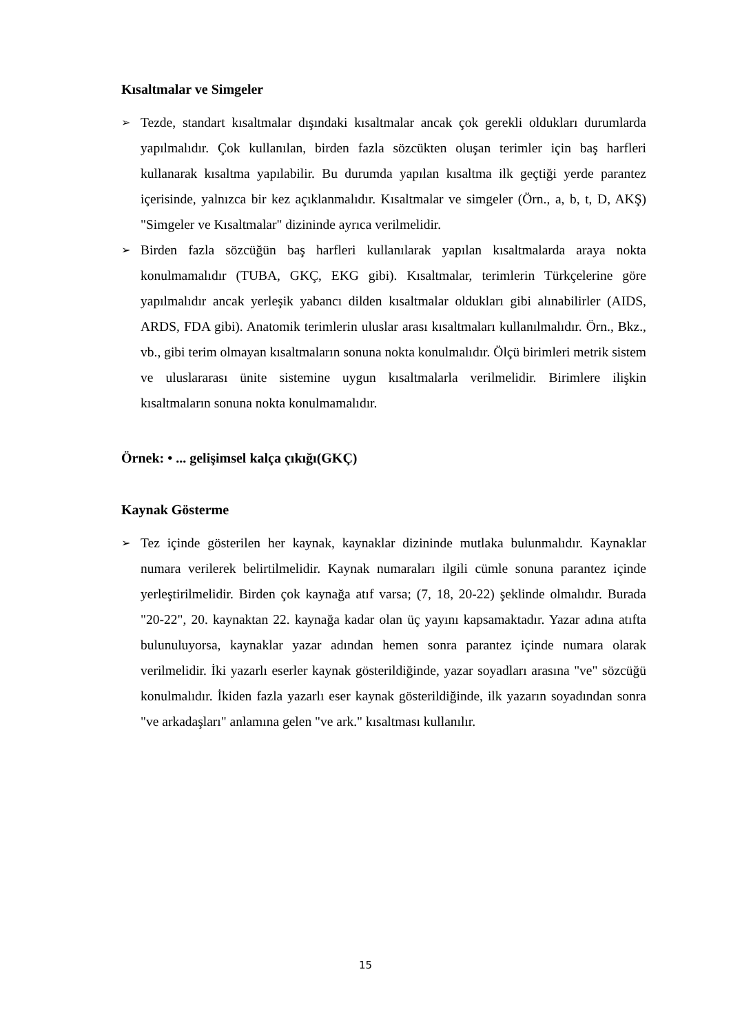Kısaltmalar ve Simgeler
➢
Tezde, standart kısaltmalar dışındaki kısaltmalar ancak çok gerekli oldukları durumlarda yapılmalıdır. Çok kullanılan, birden fazla sözcükten oluşan terimler için baş harfleri kullanarak kısaltma yapılabilir. Bu durumda yapılan kısaltma ilk geçtiği yerde parantez içerisinde, yalnızca bir kez açıklanmalıdır. Kısaltmalar ve simgeler (Örn., a, b, t, D, AKŞ) "Simgeler ve Kısaltmalar" dizininde ayrıca verilmelidir.
➢
Birden fazla sözcüğün baş harfleri kullanılarak yapılan kısaltmalarda araya nokta konulmamalıdır (TUBA, GKÇ, EKG gibi). Kısaltmalar, terimlerin Türkçelerine göre yapılmalıdır ancak yerleşik yabancı dilden kısaltmalar oldukları gibi alınabilirler (AIDS, ARDS, FDA gibi). Anatomik terimlerin uluslar arası kısaltmaları kullanılmalıdır. Örn., Bkz., vb., gibi terim olmayan kısaltmaların sonuna nokta konulmalıdır. Ölçü birimleri metrik sistem ve uluslararası ünite sistemine uygun kısaltmalarla verilmelidir. Birimlere ilişkin kısaltmaların sonuna nokta konulmamalıdır.
Örnek: • ... gelişimsel kalça çıkığı(GKÇ)
Kaynak Gösterme
➢
Tez içinde gösterilen her kaynak, kaynaklar dizininde mutlaka bulunmalıdır. Kaynaklar numara verilerek belirtilmelidir. Kaynak numaraları ilgili cümle sonuna parantez içinde yerleştirilmelidir. Birden çok kaynağa atıf varsa; (7, 18, 20-22) şeklinde olmalıdır. Burada "20-22", 20. kaynaktan 22. kaynağa kadar olan üç yayını kapsamaktadır. Yazar adına atıfta bulunuluyorsa, kaynaklar yazar adından hemen sonra parantez içinde numara olarak verilmelidir. İki yazarlı eserler kaynak gösterildiğinde, yazar soyadları arasına "ve" sözcüğü konulmalıdır. İkiden fazla yazarlı eser kaynak gösterildiğinde, ilk yazarın soyadından sonra "ve arkadaşları" anlamına gelen "ve ark." kısaltması kullanılır.
15